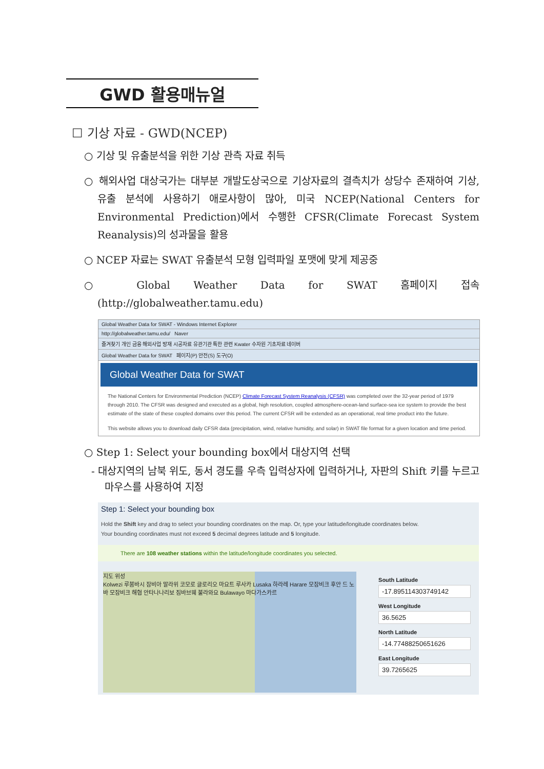GWD 활용매뉴얼
☐ 기상 자료 - GWD(NCEP)
○ 기상 및 유출분석을 위한 기상 관측 자료 취득
○ 해외사업 대상국가는 대부분 개발도상국으로 기상자료의 결측치가 상당수 존재하여 기상, 유출 분석에 사용하기 애로사항이 많아, 미국 NCEP(National Centers for Environmental Prediction)에서 수행한 CFSR(Climate Forecast System Reanalysis)의 성과물을 활용
○ NCEP 자료는 SWAT 유출분석 모형 입력파일 포맷에 맞게 제공중
○ Global Weather Data for SWAT 홈페이지 접속(http://globalweather.tamu.edu)
Global Weather Data for SWAT - Windows Internet Explorer
http://globalweather.tamu.edu/ Naver
즐겨찾기 개인 금융 해외사업 방재 시공자료 유관기관 특한 관련 Kwater 수자원 기초자료 네이버
Global Weather Data for SWAT 페이지(P) 안전(S) 도구(O)
Global Weather Data for SWAT
The National Centers for Environmental Prediction (NCEP) Climate Forecast System Reanalysis (CFSR) was completed over the 32-year period of 1979 through 2010. The CFSR was designed and executed as a global, high resolution, coupled atmosphere-ocean-land surface-sea ice system to provide the best estimate of the state of these coupled domains over this period. The current CFSR will be extended as an operational, real time product into the future.
This website allows you to download daily CFSR data (precipitation, wind, relative humidity, and solar) in SWAT file format for a given location and time period.
○ Step 1: Select your bounding box에서 대상지역 선택
- 대상지역의 남북 위도, 동서 경도를 우측 입력상자에 입력하거나, 자판의 Shift 키를 누르고 마우스를 사용하여 지정
Step 1: Select your bounding box
Hold the Shift key and drag to select your bounding coordinates on the map. Or, type your latitude/longitude coordinates below.
Your bounding coordinates must not exceed 5 decimal degrees latitude and 5 longitude.
There are 108 weather stations within the latitude/longitude coordinates you selected.
지도 위성
Kolwezi 루붐바시 잠비아 말라위 코모로 글로리오 마요트 루사카 Lusaka 하라레 Harare 모잠비크 후안 드 노바 모잠비크 해협 안타나나리보 짐바브웨 불라와요 Bulawayo 마다가스카르
South Latitude
-17.895114303749142
West Longitude
36.5625
North Latitude
-14.77488250651626
East Longitude
39.7265625